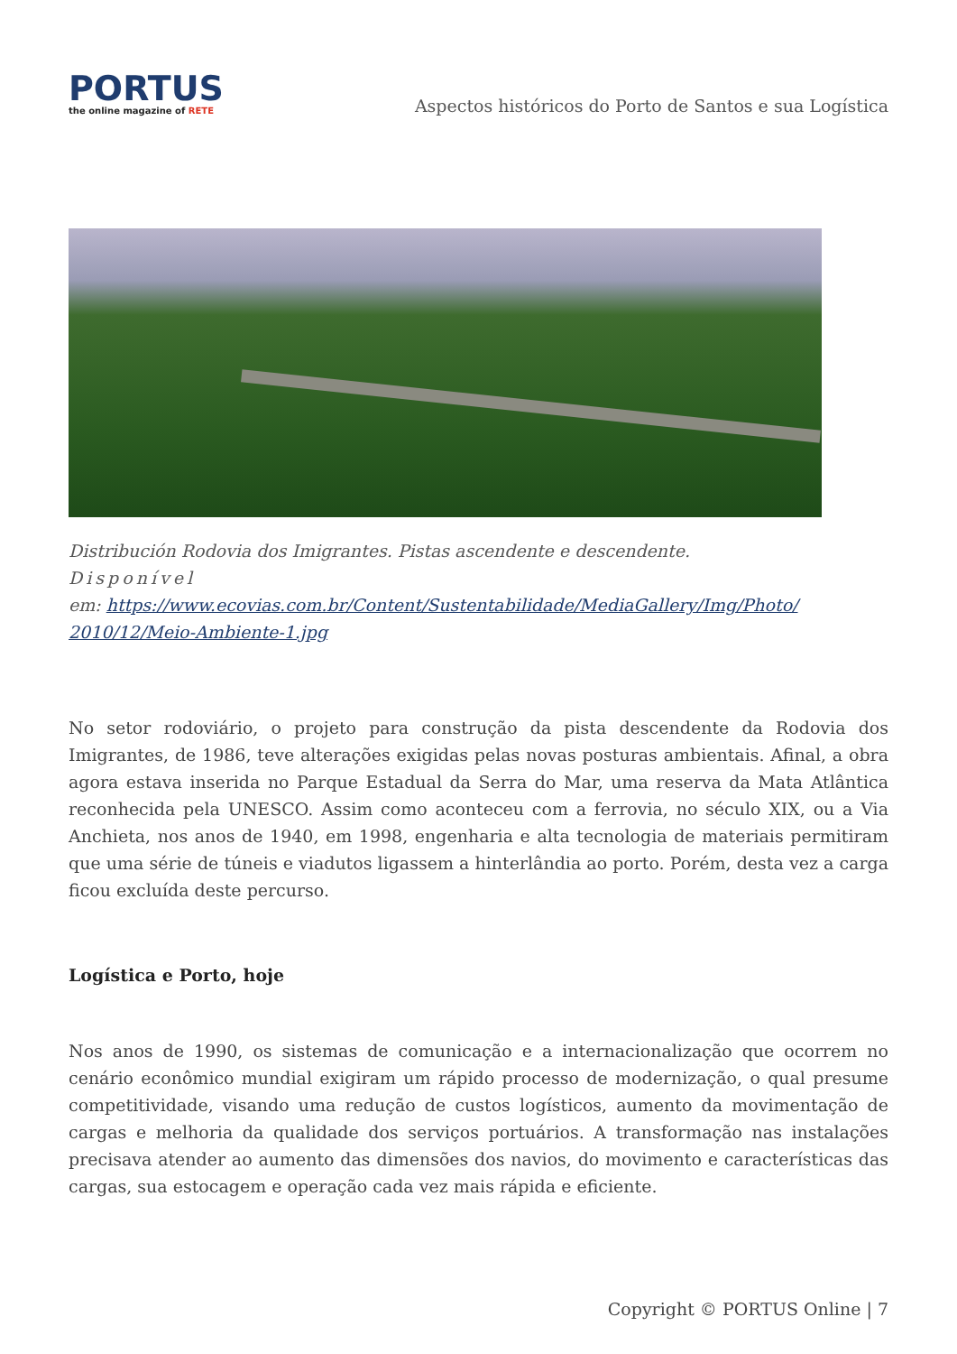PORTUS
the online magazine of RETE
Aspectos históricos do Porto de Santos e sua Logística
Distribución Rodovia dos Imigrantes. Pistas ascendente e descendente.
Disponível
em: https://www.ecovias.com.br/Content/Sustentabilidade/MediaGallery/Img/Photo/
2010/12/Meio-Ambiente-1.jpg
No setor rodoviário, o projeto para construção da pista descendente da Rodovia dos Imigrantes, de 1986, teve alterações exigidas pelas novas posturas ambientais. Afinal, a obra agora estava inserida no Parque Estadual da Serra do Mar, uma reserva da Mata Atlântica reconhecida pela UNESCO. Assim como aconteceu com a ferrovia, no século XIX, ou a Via Anchieta, nos anos de 1940, em 1998, engenharia e alta tecnologia de materiais permitiram que uma série de túneis e viadutos ligassem a hinterlândia ao porto. Porém, desta vez a carga ficou excluída deste percurso.
Logística e Porto, hoje
Nos anos de 1990, os sistemas de comunicação e a internacionalização que ocorrem no cenário econômico mundial exigiram um rápido processo de modernização, o qual presume competitividade, visando uma redução de custos logísticos, aumento da movimentação de cargas e melhoria da qualidade dos serviços portuários. A transformação nas instalações precisava atender ao aumento das dimensões dos navios, do movimento e características das cargas, sua estocagem e operação cada vez mais rápida e eficiente.
Copyright © PORTUS Online | 7